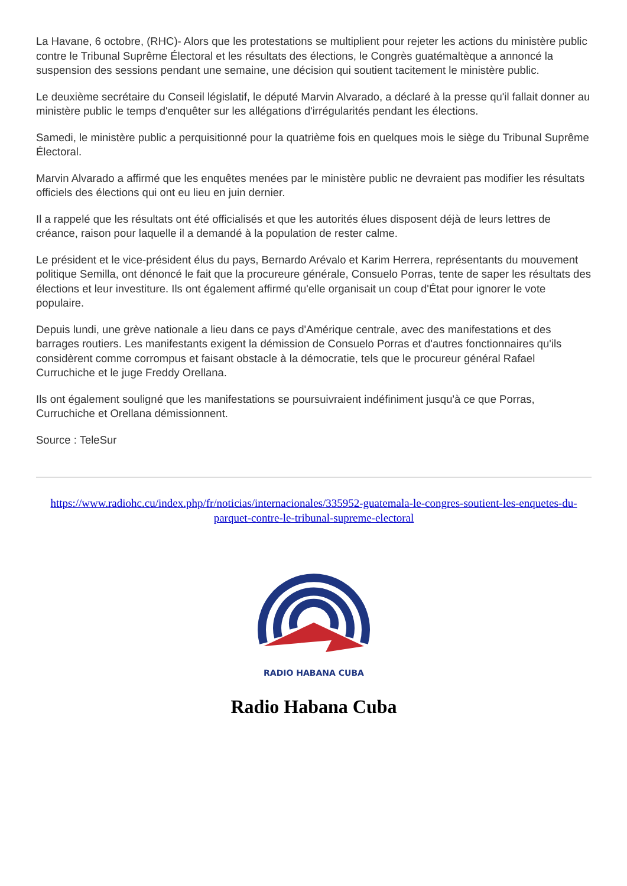La Havane, 6 octobre, (RHC)- Alors que les protestations se multiplient pour rejeter les actions du ministère public contre le Tribunal Suprême Électoral et les résultats des élections, le Congrès guatémaltèque a annoncé la suspension des sessions pendant une semaine, une décision qui soutient tacitement le ministère public.
Le deuxième secrétaire du Conseil législatif, le député Marvin Alvarado, a déclaré à la presse qu'il fallait donner au ministère public le temps d'enquêter sur les allégations d'irrégularités pendant les élections.
Samedi, le ministère public a perquisitionné pour la quatrième fois en quelques mois le siège du Tribunal Suprême Électoral.
Marvin Alvarado a affirmé que les enquêtes menées par le ministère public ne devraient pas modifier les résultats officiels des élections qui ont eu lieu en juin dernier.
Il a rappelé que les résultats ont été officialisés et que les autorités élues disposent déjà de leurs lettres de créance, raison pour laquelle il a demandé à la population de rester calme.
Le président et le vice-président élus du pays, Bernardo Arévalo et Karim Herrera, représentants du mouvement politique Semilla, ont dénoncé le fait que la procureure générale, Consuelo Porras, tente de saper les résultats des élections et leur investiture. Ils ont également affirmé qu'elle organisait un coup d'État pour ignorer le vote populaire.
Depuis lundi, une grève nationale a lieu dans ce pays d'Amérique centrale, avec des manifestations et des barrages routiers. Les manifestants exigent la démission de Consuelo Porras et d'autres fonctionnaires qu'ils considèrent comme corrompus et faisant obstacle à la démocratie, tels que le procureur général Rafael Curruchiche et le juge Freddy Orellana.
Ils ont également souligné que les manifestations se poursuivraient indéfiniment jusqu'à ce que Porras, Curruchiche et Orellana démissionnent.
Source : TeleSur
https://www.radiohc.cu/index.php/fr/noticias/internacionales/335952-guatemala-le-congres-soutient-les-enquetes-du-parquet-contre-le-tribunal-supreme-electoral
RADIO HABANA CUBA
Radio Habana Cuba